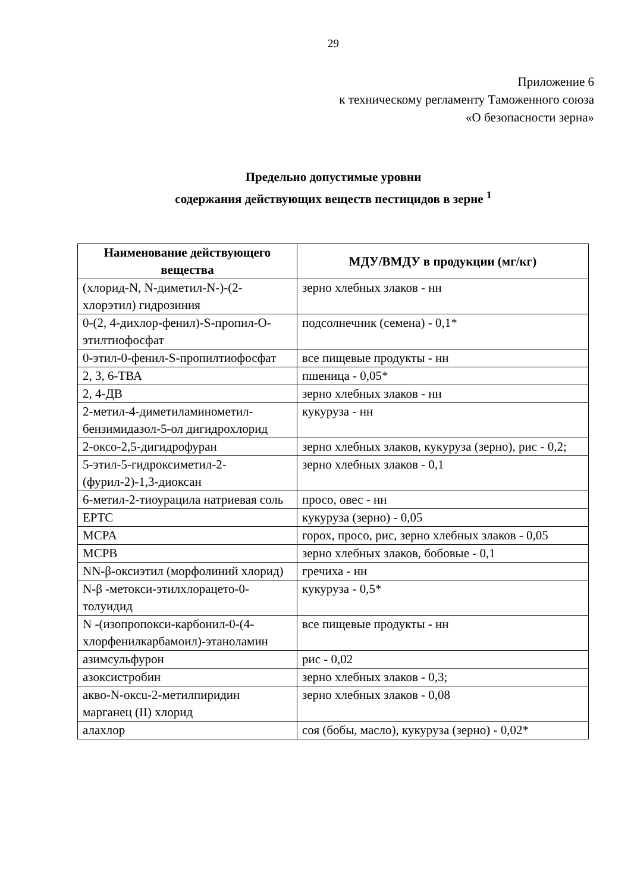29
Приложение 6
к техническому регламенту Таможенного союза
«О безопасности зерна»
Предельно допустимые уровни
содержания действующих веществ пестицидов в зерне <sup>1</sup>
| Наименование действующего вещества | МДУ/ВМДУ в продукции (мг/кг) |
| --- | --- |
| (хлорид-N, N-диметил-N-)-(2-хлорэтил) гидрозиния | зерно хлебных злаков - нн |
| 0-(2, 4-дихлор-фенил)-S-пропил-О-этилтиофосфат | подсолнечник (семена) - 0,1* |
| 0-этил-0-фенил-S-пропилтиофосфат | все пищевые продукты - нн |
| 2, 3, 6-ТВА | пшеница - 0,05* |
| 2, 4-ДВ | зерно хлебных злаков - нн |
| 2-метил-4-диметиламинометил-бензимидазол-5-ол дигидрохлорид | кукуруза - нн |
| 2-оксо-2,5-дигидрофуран | зерно хлебных злаков, кукуруза (зерно), рис - 0,2; |
| 5-этил-5-гидроксиметил-2-(фурил-2)-1,3-диоксан | зерно хлебных злаков - 0,1 |
| 6-метил-2-тиоурацила натриевая соль | просо, овес - нн |
| EPTC | кукуруза (зерно) - 0,05 |
| MCPA | горох, просо, рис, зерно хлебных злаков - 0,05 |
| MCPB | зерно хлебных злаков, бобовые - 0,1 |
| NN-β-оксиэтил (морфолиний хлорид) | гречиха - нн |
| N-β -метокси-этилхлорацето-0-толуидид | кукуруза - 0,5* |
| N -(изопропокси-карбонил-0-(4-хлорфенилкарбамоил)-этаноламин | все пищевые продукты - нн |
| азимсульфурон | рис - 0,02 |
| азоксистробин | зерно хлебных злаков - 0,3; |
| акво-N-оксu-2-метилпиридин марганец (II) хлорид | зерно хлебных злаков - 0,08 |
| алахлор | соя (бобы, масло), кукуруза (зерно) - 0,02* |